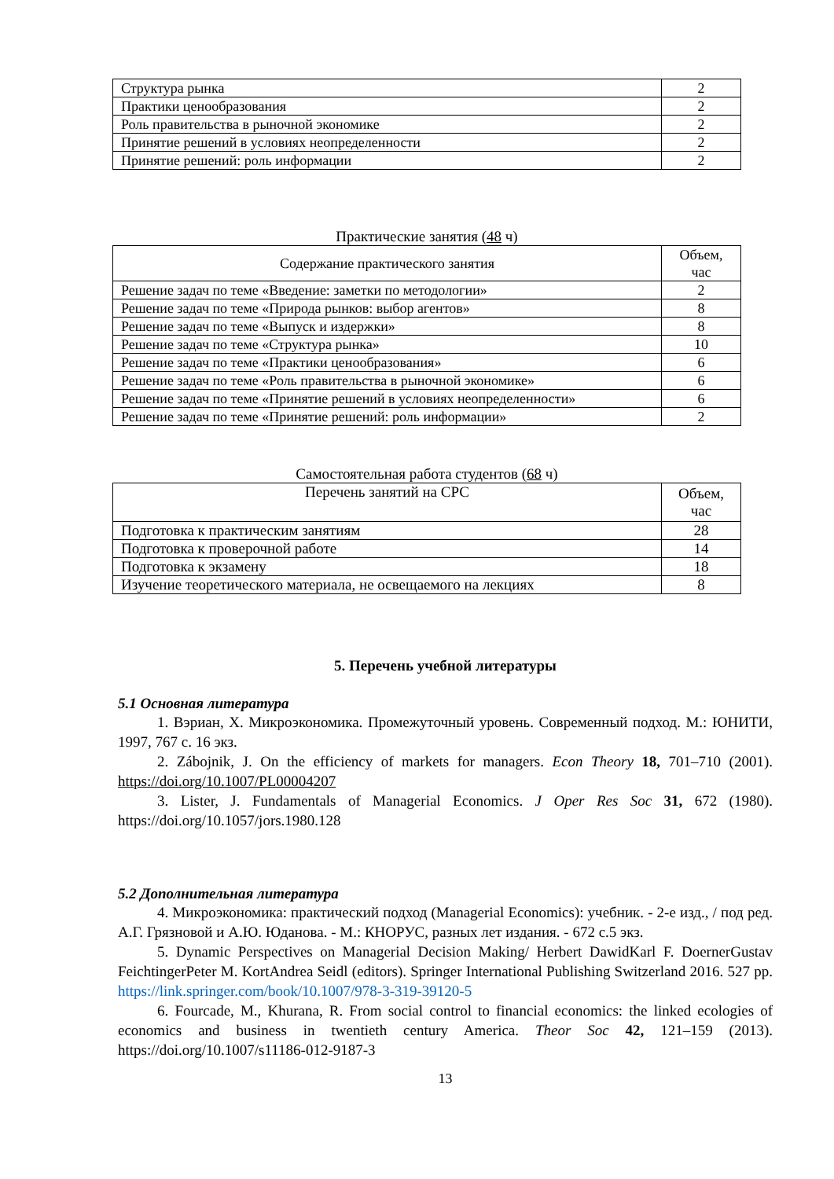| Структура рынка | 2 |
| Практики ценообразования | 2 |
| Роль правительства в рыночной экономике | 2 |
| Принятие решений в условиях неопределенности | 2 |
| Принятие решений: роль информации | 2 |
Практические занятия (48 ч)
| Содержание практического занятия | Объем, час |
| --- | --- |
| Решение задач по теме «Введение: заметки по методологии» | 2 |
| Решение задач по теме «Природа рынков: выбор агентов» | 8 |
| Решение задач по теме «Выпуск и издержки» | 8 |
| Решение задач по теме «Структура рынка» | 10 |
| Решение задач по теме «Практики ценообразования» | 6 |
| Решение задач по теме «Роль правительства в рыночной экономике» | 6 |
| Решение задач по теме «Принятие решений в условиях неопределенности» | 6 |
| Решение задач по теме «Принятие решений: роль информации» | 2 |
Самостоятельная работа студентов (68 ч)
| Перечень занятий на СРС | Объем, час |
| --- | --- |
| Подготовка к практическим занятиям | 28 |
| Подготовка к проверочной работе | 14 |
| Подготовка к экзамену | 18 |
| Изучение теоретического материала, не освещаемого на лекциях | 8 |
5. Перечень учебной литературы
5.1 Основная литература
1. Вэриан, Х. Микроэкономика. Промежуточный уровень. Современный подход. М.: ЮНИТИ, 1997, 767 с. 16 экз.
2. Zábojnik, J. On the efficiency of markets for managers. Econ Theory 18, 701–710 (2001). https://doi.org/10.1007/PL00004207
3. Lister, J. Fundamentals of Managerial Economics. J Oper Res Soc 31, 672 (1980). https://doi.org/10.1057/jors.1980.128
5.2 Дополнительная литература
4. Микроэкономика: практический подход (Managerial Economics): учебник. - 2-е изд., / под ред. А.Г. Грязновой и А.Ю. Юданова. - М.: КНОРУС, разных лет издания. - 672 с.5 экз.
5. Dynamic Perspectives on Managerial Decision Making/ Herbert DawidKarl F. DoernerGustav FeichtingerPeter M. KortAndrea Seidl (editors). Springer International Publishing Switzerland 2016. 527 pp. https://link.springer.com/book/10.1007/978-3-319-39120-5
6. Fourcade, M., Khurana, R. From social control to financial economics: the linked ecologies of economics and business in twentieth century America. Theor Soc 42, 121–159 (2013). https://doi.org/10.1007/s11186-012-9187-3
13